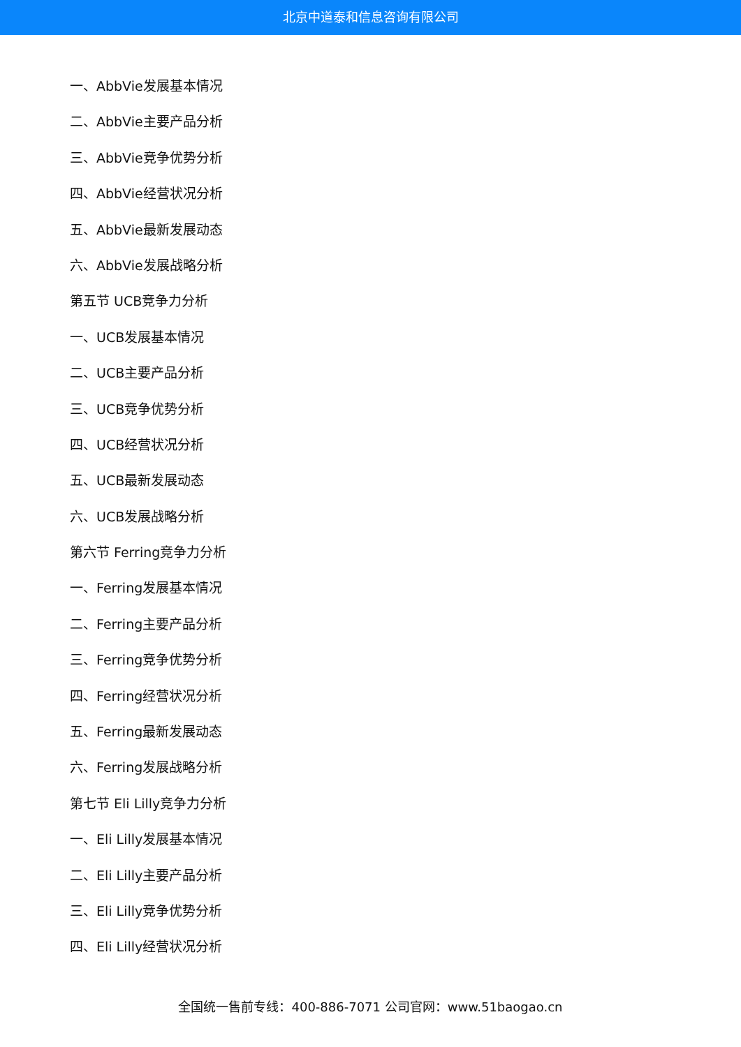北京中道泰和信息咨询有限公司
一、AbbVie发展基本情况
二、AbbVie主要产品分析
三、AbbVie竞争优势分析
四、AbbVie经营状况分析
五、AbbVie最新发展动态
六、AbbVie发展战略分析
第五节 UCB竞争力分析
一、UCB发展基本情况
二、UCB主要产品分析
三、UCB竞争优势分析
四、UCB经营状况分析
五、UCB最新发展动态
六、UCB发展战略分析
第六节 Ferring竞争力分析
一、Ferring发展基本情况
二、Ferring主要产品分析
三、Ferring竞争优势分析
四、Ferring经营状况分析
五、Ferring最新发展动态
六、Ferring发展战略分析
第七节 Eli Lilly竞争力分析
一、Eli Lilly发展基本情况
二、Eli Lilly主要产品分析
三、Eli Lilly竞争优势分析
四、Eli Lilly经营状况分析
全国统一售前专线：400-886-7071 公司官网：www.51baogao.cn